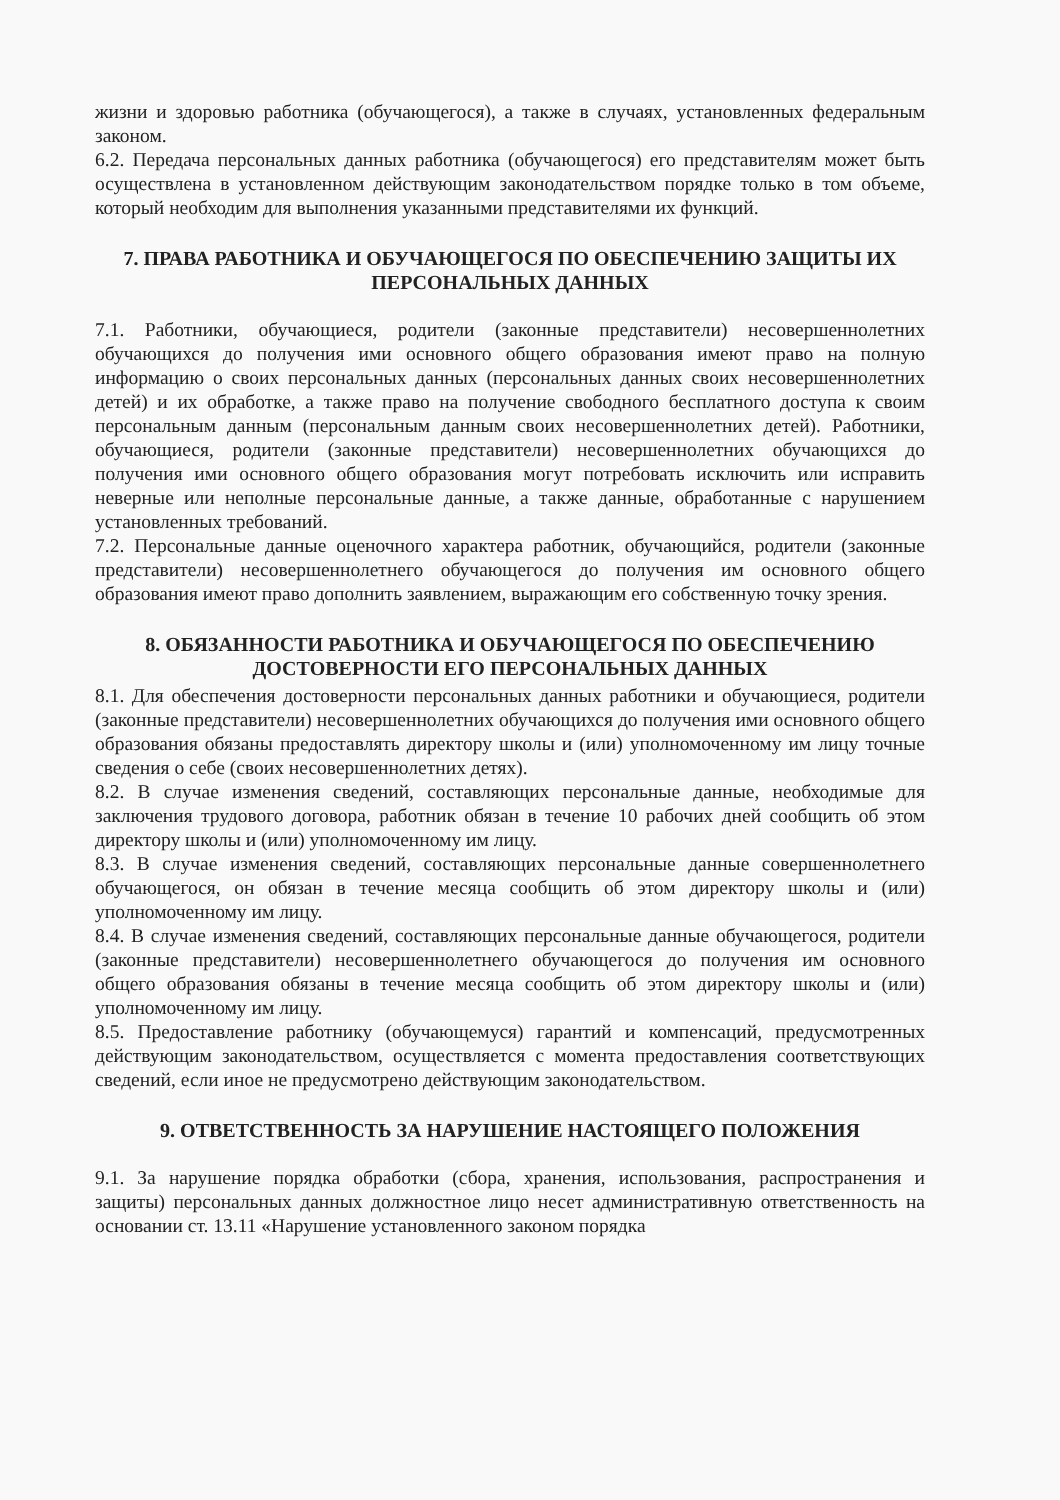жизни и здоровью работника (обучающегося), а также в случаях, установленных федеральным законом.
6.2. Передача персональных данных работника (обучающегося) его представителям может быть осуществлена в установленном действующим законодательством порядке только в том объеме, который необходим для выполнения указанными представителями их функций.
7. ПРАВА РАБОТНИКА И ОБУЧАЮЩЕГОСЯ ПО ОБЕСПЕЧЕНИЮ ЗАЩИТЫ ИХ ПЕРСОНАЛЬНЫХ ДАННЫХ
7.1. Работники, обучающиеся, родители (законные представители) несовершеннолетних обучающихся до получения ими основного общего образования имеют право на полную информацию о своих персональных данных (персональных данных своих несовершеннолетних детей) и их обработке, а также право на получение свободного бесплатного доступа к своим персональным данным (персональным данным своих несовершеннолетних детей). Работники, обучающиеся, родители (законные представители) несовершеннолетних обучающихся до получения ими основного общего образования могут потребовать исключить или исправить неверные или неполные персональные данные, а также данные, обработанные с нарушением установленных требований.
7.2. Персональные данные оценочного характера работник, обучающийся, родители (законные представители) несовершеннолетнего обучающегося до получения им основного общего образования имеют право дополнить заявлением, выражающим его собственную точку зрения.
8. ОБЯЗАННОСТИ РАБОТНИКА И ОБУЧАЮЩЕГОСЯ ПО ОБЕСПЕЧЕНИЮ ДОСТОВЕРНОСТИ ЕГО ПЕРСОНАЛЬНЫХ ДАННЫХ
8.1. Для обеспечения достоверности персональных данных работники и обучающиеся, родители (законные представители) несовершеннолетних обучающихся до получения ими основного общего образования обязаны предоставлять директору школы и (или) уполномоченному им лицу точные сведения о себе (своих несовершеннолетних детях).
8.2. В случае изменения сведений, составляющих персональные данные, необходимые для заключения трудового договора, работник обязан в течение 10 рабочих дней сообщить об этом директору школы и (или) уполномоченному им лицу.
8.3. В случае изменения сведений, составляющих персональные данные совершеннолетнего обучающегося, он обязан в течение месяца сообщить об этом директору школы и (или) уполномоченному им лицу.
8.4. В случае изменения сведений, составляющих персональные данные обучающегося, родители (законные представители) несовершеннолетнего обучающегося до получения им основного общего образования обязаны в течение месяца сообщить об этом директору школы и (или) уполномоченному им лицу.
8.5. Предоставление работнику (обучающемуся) гарантий и компенсаций, предусмотренных действующим законодательством, осуществляется с момента предоставления соответствующих сведений, если иное не предусмотрено действующим законодательством.
9. ОТВЕТСТВЕННОСТЬ ЗА НАРУШЕНИЕ НАСТОЯЩЕГО ПОЛОЖЕНИЯ
9.1. За нарушение порядка обработки (сбора, хранения, использования, распространения и защиты) персональных данных должностное лицо несет административную ответственность на основании ст. 13.11 «Нарушение установленного законом порядка